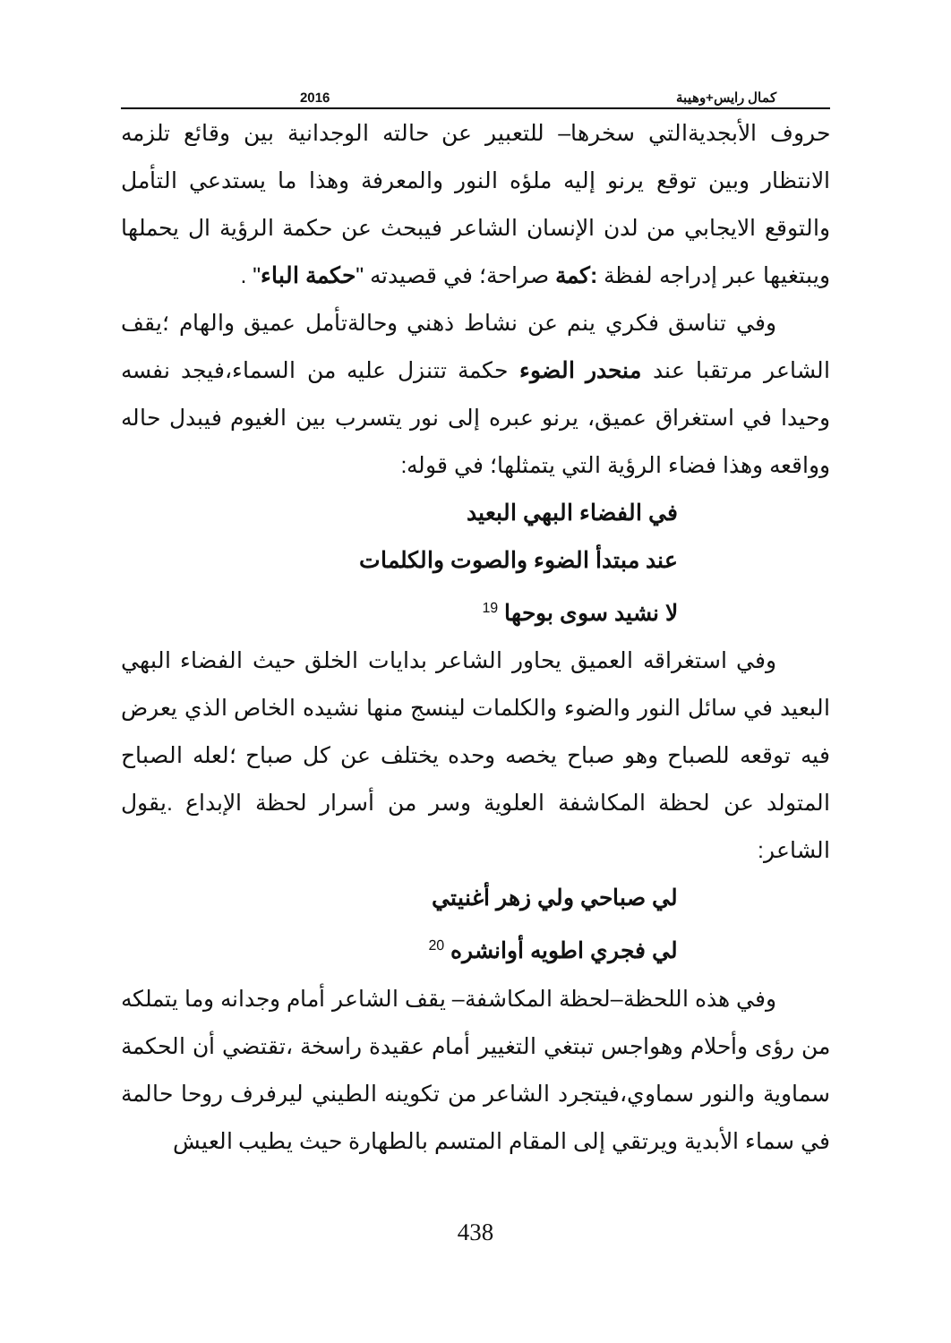2016 كمال رايس+وهيبة
حروف الأبجديةالتي سخرها– للتعبير عن حالته الوجدانية بين وقائع تلزمه الانتظار وبين توقع يرنو إليه ملؤه النور والمعرفة وهذا ما يستدعي التأمل والتوقع الايجابي من لدن الإنسان الشاعر فيبحث عن حكمة الرؤية ال يحملها ويبتغيها عبر إدراجه لفظة :كمة صراحة؛ في قصيدته "حكمة الباء" .
وفي تناسق فكري ينم عن نشاط ذهني وحالةتأمل عميق والهام ؛يقف الشاعر مرتقبا عند منحدر الضوء حكمة تتنزل عليه من السماء،فيجد نفسه وحيدا في استغراق عميق، يرنو عبره إلى نور يتسرب بين الغيوم فيبدل حاله وواقعه وهذا فضاء الرؤية التي يتمثلها؛ في قوله:
في الفضاء البهي البعيد
عند مبتدأ الضوء والصوت والكلمات
لا نشيد سوى بوحها <sup>19</sup>
وفي استغراقه العميق يحاور الشاعر بدايات الخلق حيث الفضاء البهي البعيد في سائل النور والضوء والكلمات لينسج منها نشيده الخاص الذي يعرض فيه توقعه للصباح وهو صباح يخصه وحده يختلف عن كل صباح ؛لعله الصباح المتولد عن لحظة المكاشفة العلوية وسر من أسرار لحظة الإبداع .يقول الشاعر:
لي صباحي ولي زهر أغنيتي
لي فجري اطويه أوانشره <sup>20</sup>
وفي هذه اللحظة–لحظة المكاشفة– يقف الشاعر أمام وجدانه وما يتملكه من رؤى وأحلام وهواجس تبتغي التغيير أمام عقيدة راسخة ،تقتضي أن الحكمة سماوية والنور سماوي،فيتجرد الشاعر من تكوينه الطيني ليرفرف روحا حالمة في سماء الأبدية ويرتقي إلى المقام المتسم بالطهارة حيث يطيب العيش
438